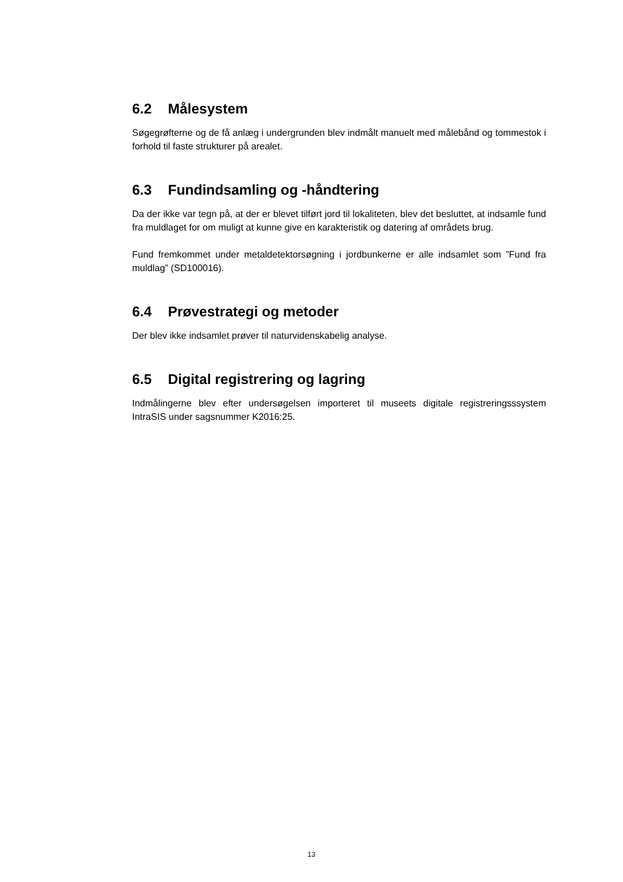6.2 Målesystem
Søgegrøfterne og de få anlæg i undergrunden blev indmålt manuelt med målebånd og tommestok i forhold til faste strukturer på arealet.
6.3 Fundindsamling og -håndtering
Da der ikke var tegn på, at der er blevet tilført jord til lokaliteten, blev det besluttet, at indsamle fund fra muldlaget for om muligt at kunne give en karakteristik og datering af områdets brug.
Fund fremkommet under metaldetektorsøgning i jordbunkerne er alle indsamlet som ”Fund fra muldlag” (SD100016).
6.4 Prøvestrategi og metoder
Der blev ikke indsamlet prøver til naturvidenskabelig analyse.
6.5 Digital registrering og lagring
Indmålingerne blev efter undersøgelsen importeret til museets digitale registreringsssystem IntraSIS under sagsnummer K2016:25.
13